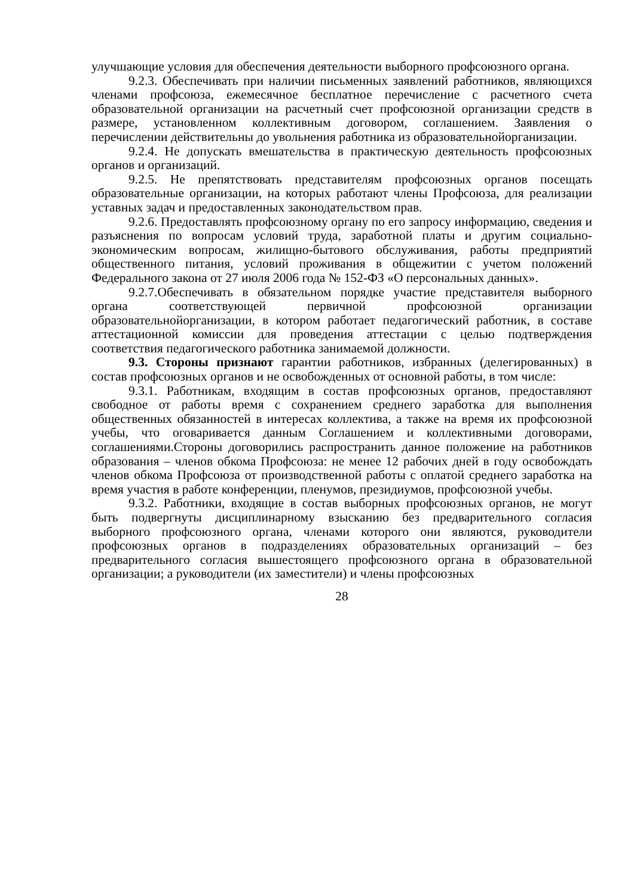улучшающие условия для обеспечения деятельности выборного профсоюзного органа.
9.2.3. Обеспечивать при наличии письменных заявлений работников, являющихся членами профсоюза, ежемесячное бесплатное перечисление с расчетного счета образовательной организации на расчетный счет профсоюзной организации средств в размере, установленном коллективным договором, соглашением. Заявления о перечислении действительны до увольнения работника из образовательнойорганизации.
9.2.4. Не допускать вмешательства в практическую деятельность профсоюзных органов и организаций.
9.2.5. Не препятствовать представителям профсоюзных органов посещать образовательные организации, на которых работают члены Профсоюза, для реализации уставных задач и предоставленных законодательством прав.
9.2.6. Предоставлять профсоюзному органу по его запросу информацию, сведения и разъяснения по вопросам условий труда, заработной платы и другим социально-экономическим вопросам, жилищно-бытового обслуживания, работы предприятий общественного питания, условий проживания в общежитии с учетом положений Федерального закона от 27 июля 2006 года № 152-ФЗ «О персональных данных».
9.2.7.Обеспечивать в обязательном порядке участие представителя выборного органа соответствующей первичной профсоюзной организации образовательнойорганизации, в котором работает педагогический работник, в составе аттестационной комиссии для проведения аттестации с целью подтверждения соответствия педагогического работника занимаемой должности.
9.3. Стороны признают гарантии работников, избранных (делегированных) в состав профсоюзных органов и не освобожденных от основной работы, в том числе:
9.3.1. Работникам, входящим в состав профсоюзных органов, предоставляют свободное от работы время с сохранением среднего заработка для выполнения общественных обязанностей в интересах коллектива, а также на время их профсоюзной учебы, что оговаривается данным Соглашением и коллективными договорами, соглашениями.Стороны договорились распространить данное положение на работников образования – членов обкома Профсоюза: не менее 12 рабочих дней в году освобождать членов обкома Профсоюза от производственной работы с оплатой среднего заработка на время участия в работе конференции, пленумов, президиумов, профсоюзной учебы.
9.3.2. Работники, входящие в состав выборных профсоюзных органов, не могут быть подвергнуты дисциплинарному взысканию без предварительного согласия выборного профсоюзного органа, членами которого они являются, руководители профсоюзных органов в подразделениях образовательных организаций – без предварительного согласия вышестоящего профсоюзного органа в образовательной организации; а руководители (их заместители) и члены профсоюзных
28